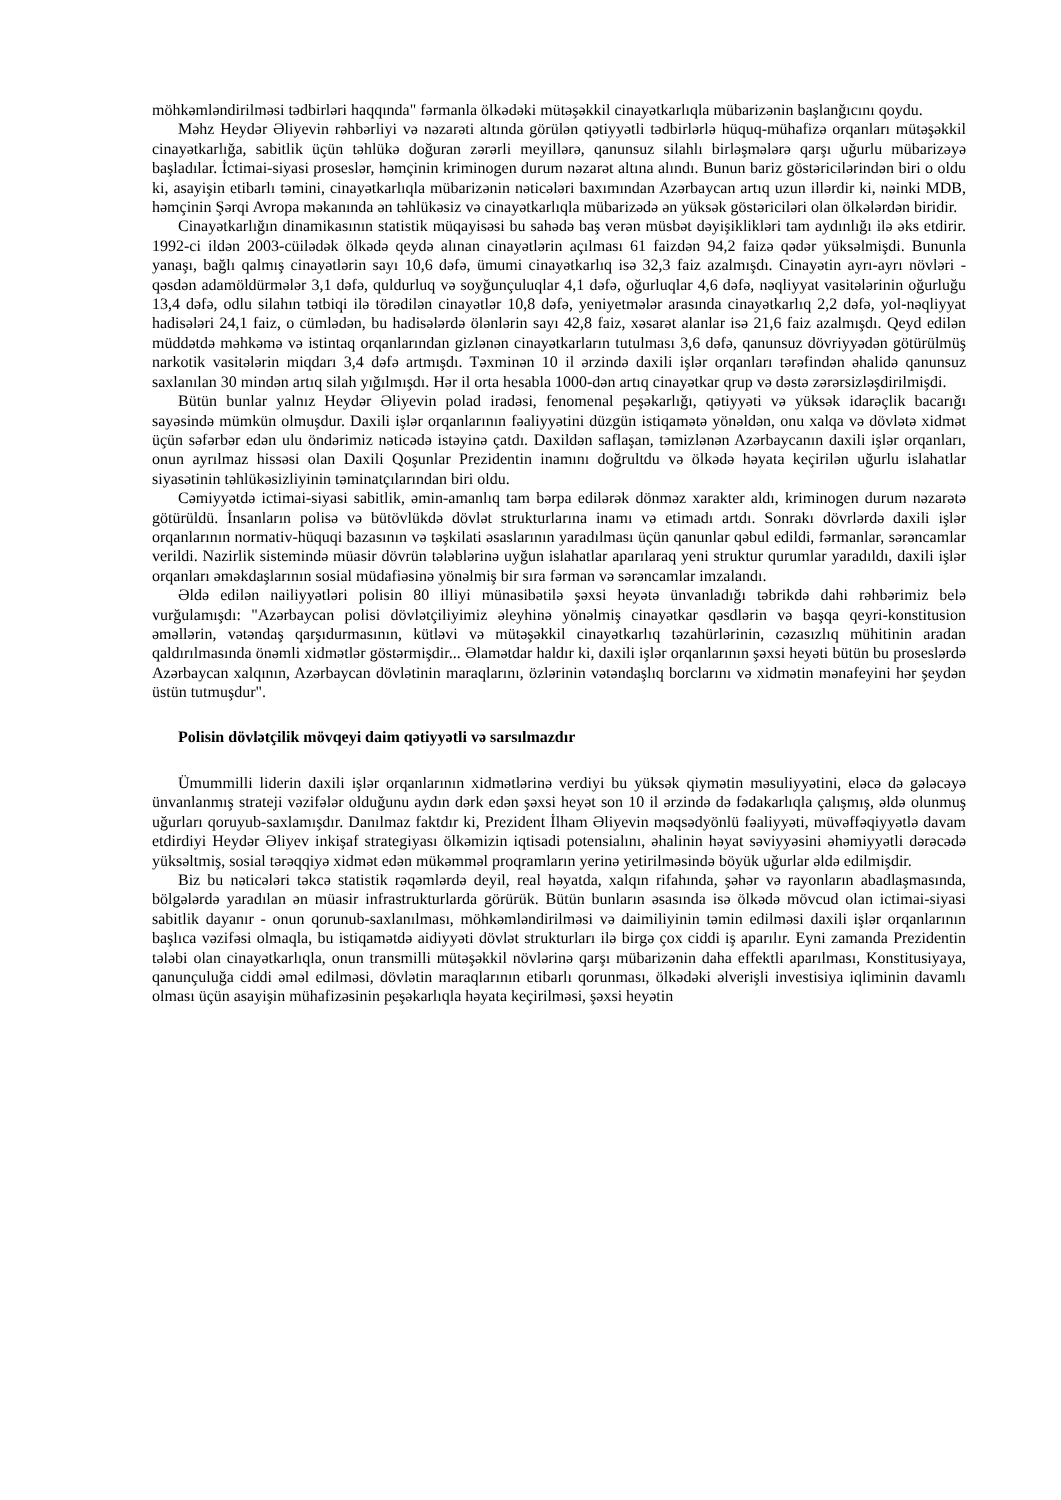möhkəmləndirilməsi tədbirləri haqqında" fərmanla ölkədəki mütəşəkkil cinayətkarlıqla mübarizənin başlanğıcını qoydu.
Məhz Heydər Əliyevin rəhbərliyi və nəzarəti altında görülən qətiyyətli tədbirlərlə hüquq-mühafizə orqanları mütəşəkkil cinayətkarlığa, sabitlik üçün təhlükə doğuran zərərli meyillərə, qanunsuz silahlı birləşmələrə qarşı uğurlu mübarizəyə başladılar. İctimai-siyasi proseslər, həmçinin kriminogen durum nəzarət altına alındı. Bunun bariz göstəricilərindən biri o oldu ki, asayişin etibarlı təmini, cinayətkarlıqla mübarizənin nəticələri baxımından Azərbaycan artıq uzun illərdir ki, nəinki MDB, həmçinin Şərqi Avropa məkanında ən təhlükəsiz və cinayətkarlıqla mübarizədə ən yüksək göstəriciləri olan ölkələrdən biridir.
Cinayətkarlığın dinamikasının statistik müqayisəsi bu sahədə baş verən müsbət dəyişiklikləri tam aydınlığı ilə əks etdirir. 1992-ci ildən 2003-cüilədək ölkədə qeydə alınan cinayətlərin açılması 61 faizdən 94,2 faizə qədər yüksəlmişdi. Bununla yanaşı, bağlı qalmış cinayətlərin sayı 10,6 dəfə, ümumi cinayətkarlıq isə 32,3 faiz azalmışdı. Cinayətin ayrı-ayrı növləri - qəsdən adamöldürmələr 3,1 dəfə, quldurluq və soyğunçuluqlar 4,1 dəfə, oğurluqlar 4,6 dəfə, nəqliyyat vasitələrinin oğurluğu 13,4 dəfə, odlu silahın tətbiqi ilə törədilən cinayətlər 10,8 dəfə, yeniyetmələr arasında cinayətkarlıq 2,2 dəfə, yol-nəqliyyat hadisələri 24,1 faiz, o cümlədən, bu hadisələrdə ölənlərin sayı 42,8 faiz, xəsarət alanlar isə 21,6 faiz azalmışdı. Qeyd edilən müddətdə məhkəmə və istintaq orqanlarından gizlənən cinayətkarların tutulması 3,6 dəfə, qanunsuz dövriyyədən götürülmüş narkotik vasitələrin miqdarı 3,4 dəfə artmışdı. Təxminən 10 il ərzində daxili işlər orqanları tərəfindən əhalidə qanunsuz saxlanılan 30 mindən artıq silah yığılmışdı. Hər il orta hesabla 1000-dən artıq cinayətkar qrup və dəstə zərərsizləşdirilmişdi.
Bütün bunlar yalnız Heydər Əliyevin polad iradəsi, fenomenal peşəkarlığı, qətiyyəti və yüksək idarəçlik bacarığı sayəsində mümkün olmuşdur. Daxili işlər orqanlarının fəaliyyətini düzgün istiqamətə yönəldən, onu xalqa və dövlətə xidmət üçün səfərbər edən ulu öndərimiz nəticədə istəyinə çatdı. Daxildən saflaşan, təmizlənən Azərbaycanın daxili işlər orqanları, onun ayrılmaz hissəsi olan Daxili Qoşunlar Prezidentin inamını doğrultdu və ölkədə həyata keçirilən uğurlu islahatlar siyasətinin təhlükəsizliyinin təminatçılarından biri oldu.
Cəmiyyətdə ictimai-siyasi sabitlik, əmin-amanlıq tam bərpa edilərək dönməz xarakter aldı, kriminogen durum nəzarətə götürüldü. İnsanların polisə və bütövlükdə dövlət strukturlarına inamı və etimadı artdı. Sonrakı dövrlərdə daxili işlər orqanlarının normativ-hüquqi bazasının və təşkilati əsaslarının yaradılması üçün qanunlar qəbul edildi, fərmanlar, sərəncamlar verildi. Nazirlik sistemində müasir dövrün tələblərinə uyğun islahatlar aparılaraq yeni struktur qurumlar yaradıldı, daxili işlər orqanları əməkdaşlarının sosial müdafiəsinə yönəlmiş bir sıra fərman və sərəncamlar imzalandı.
Əldə edilən nailiyyətləri polisin 80 illiyi münasibətilə şəxsi heyətə ünvanladığı təbrikdə dahi rəhbərimiz belə vurğulamışdı: "Azərbaycan polisi dövlətçiliyimiz əleyhinə yönəlmiş cinayətkar qəsdlərin və başqa qeyri-konstitusion əməllərin, vətəndaş qarşıdurmasının, kütləvi və mütəşəkkil cinayətkarlıq təzahürlərinin, cəzasızlıq mühitinin aradan qaldırılmasında önəmli xidmətlər göstərmişdir... Əlamətdar haldır ki, daxili işlər orqanlarının şəxsi heyəti bütün bu proseslərdə Azərbaycan xalqının, Azərbaycan dövlətinin maraqlarını, özlərinin vətəndaşlıq borclarını və xidmətin mənafeyini hər şeydən üstün tutmuşdur".
Polisin dövlətçilik mövqeyi daim qətiyyətli və sarsılmazdır
Ümummilli liderin daxili işlər orqanlarının xidmətlərinə verdiyi bu yüksək qiymətin məsuliyyətini, eləcə də gələcəyə ünvanlanmış strateji vəzifələr olduğunu aydın dərk edən şəxsi heyət son 10 il ərzində də fədakarlıqla çalışmış, əldə olunmuş uğurları qoruyub-saxlamışdır. Danılmaz faktdır ki, Prezident İlham Əliyevin məqsədyönlü fəaliyyəti, müvəffəqiyyətlə davam etdirdiyi Heydər Əliyev inkişaf strategiyası ölkəmizin iqtisadi potensialını, əhalinin həyat səviyyəsini əhəmiyyətli dərəcədə yüksəltmiş, sosial tərəqqiyə xidmət edən mükəmməl proqramların yerinə yetirilməsində böyük uğurlar əldə edilmişdir.
Biz bu nəticələri təkcə statistik rəqəmlərdə deyil, real həyatda, xalqın rifahında, şəhər və rayonların abadlaşmasında, bölgələrdə yaradılan ən müasir infrastrukturlarda görürük. Bütün bunların əsasında isə ölkədə mövcud olan ictimai-siyasi sabitlik dayanır - onun qorunub-saxlanılması, möhkəmləndirilməsi və daimiliyinin təmin edilməsi daxili işlər orqanlarının başlıca vəzifəsi olmaqla, bu istiqamətdə aidiyyəti dövlət strukturları ilə birgə çox ciddi iş aparılır. Eyni zamanda Prezidentin tələbi olan cinayətkarlıqla, onun transmilli mütəşəkkil növlərinə qarşı mübarizənin daha effektli aparılması, Konstitusiyaya, qanunçuluğa ciddi əməl edilməsi, dövlətin maraqlarının etibarlı qorunması, ölkədəki əlverişli investisiya iqliminin davamlı olması üçün asayişin mühafizəsinin peşəkarlıqla həyata keçirilməsi, şəxsi heyətin